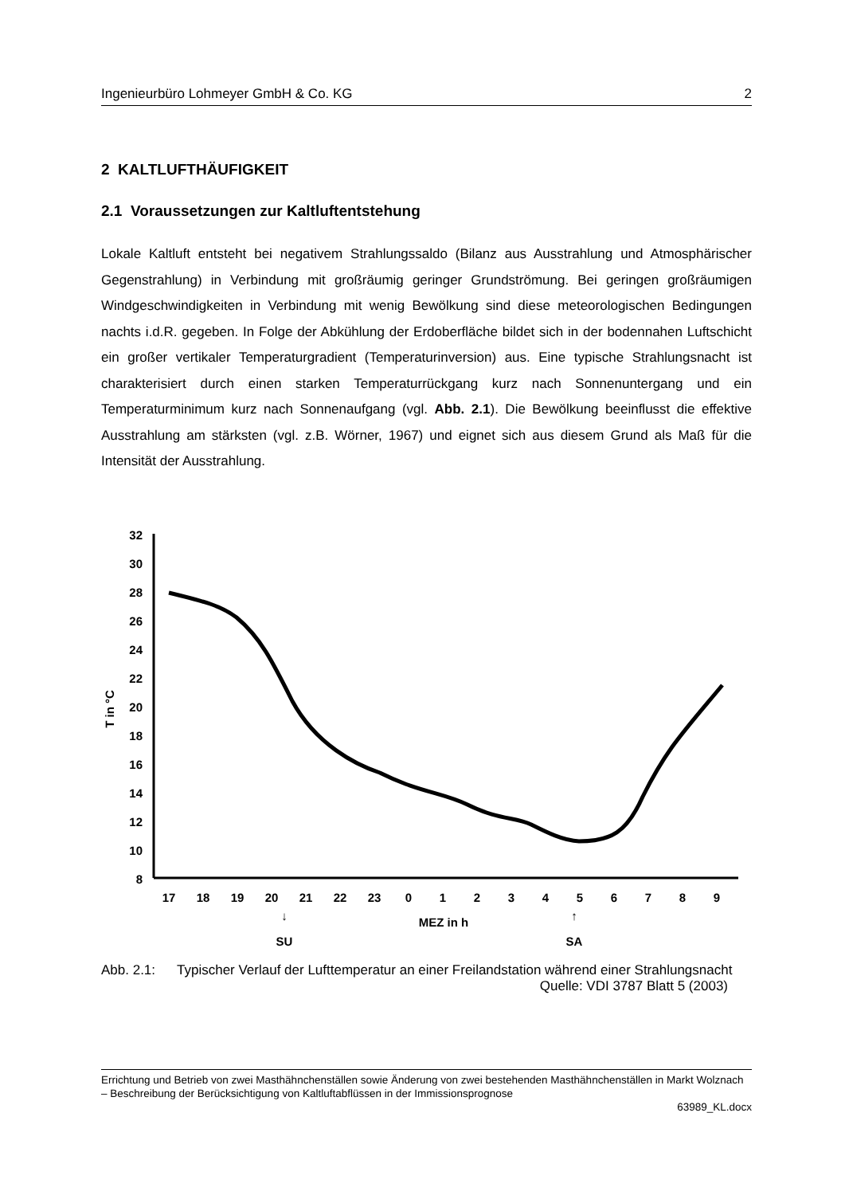Ingenieurbüro Lohmeyer GmbH & Co. KG 2
2 KALTLUFTHÄUFIGKEIT
2.1 Voraussetzungen zur Kaltluftentstehung
Lokale Kaltluft entsteht bei negativem Strahlungssaldo (Bilanz aus Ausstrahlung und Atmosphärischer Gegenstrahlung) in Verbindung mit großräumig geringer Grundströmung. Bei geringen großräumigen Windgeschwindigkeiten in Verbindung mit wenig Bewölkung sind diese meteorologischen Bedingungen nachts i.d.R. gegeben. In Folge der Abkühlung der Erdoberfläche bildet sich in der bodennahen Luftschicht ein großer vertikaler Temperaturgradient (Temperaturinversion) aus. Eine typische Strahlungsnacht ist charakterisiert durch einen starken Temperaturrückgang kurz nach Sonnenuntergang und ein Temperaturminimum kurz nach Sonnenaufgang (vgl. Abb. 2.1). Die Bewölkung beeinflusst die effektive Ausstrahlung am stärksten (vgl. z.B. Wörner, 1967) und eignet sich aus diesem Grund als Maß für die Intensität der Ausstrahlung.
32
30
28
26
24
22
20
18
16
14
12
10
8
T in °C
17
18
19
20
21
22
23
0
1
2
3
4
5
6
7
8
9
↓
SU
MEZ in h
↑
SA
Abb. 2.1: Typischer Verlauf der Lufttemperatur an einer Freilandstation während einer Strahlungsnacht Quelle: VDI 3787 Blatt 5 (2003)
Errichtung und Betrieb von zwei Masthähnchenställen sowie Änderung von zwei bestehenden Masthähnchenställen in Markt Wolznach – Beschreibung der Berücksichtigung von Kaltluftabflüssen in der Immissionsprognose
63989_KL.docx